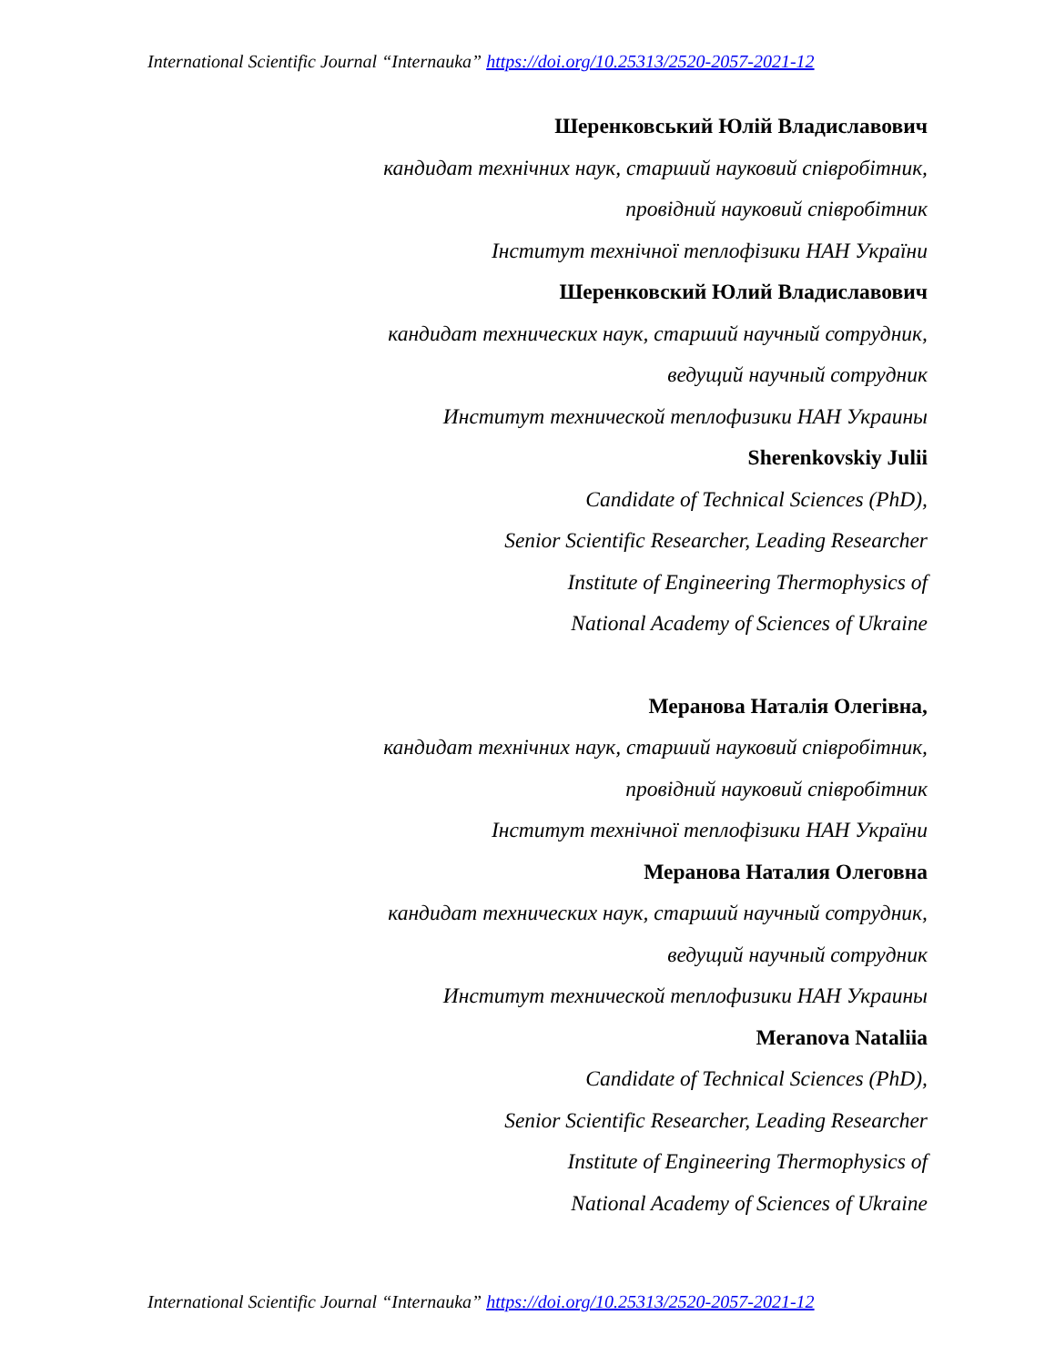International Scientific Journal “Internauka” https://doi.org/10.25313/2520-2057-2021-12
Шеренковський Юлій Владиславович
кандидат технічних наук, старший науковий співробітник,
провідний науковий співробітник
Інститут технічної теплофізики НАН України
Шеренковский Юлий Владиславович
кандидат технических наук, старший научный сотрудник,
ведущий научный сотрудник
Институт технической теплофизики НАН Украины
Sherenkovskiy Julii
Candidate of Technical Sciences (PhD),
Senior Scientific Researcher, Leading Researcher
Institute of Engineering Thermophysics of
National Academy of Sciences of Ukraine
Меранова Наталія Олегівна,
кандидат технічних наук, старший науковий співробітник,
провідний науковий співробітник
Інститут технічної теплофізики НАН України
Меранова Наталия Олеговна
кандидат технических наук, старший научный сотрудник,
ведущий научный сотрудник
Институт технической теплофизики НАН Украины
Meranova Nataliia
Candidate of Technical Sciences (PhD),
Senior Scientific Researcher, Leading Researcher
Institute of Engineering Thermophysics of
National Academy of Sciences of Ukraine
International Scientific Journal “Internauka” https://doi.org/10.25313/2520-2057-2021-12